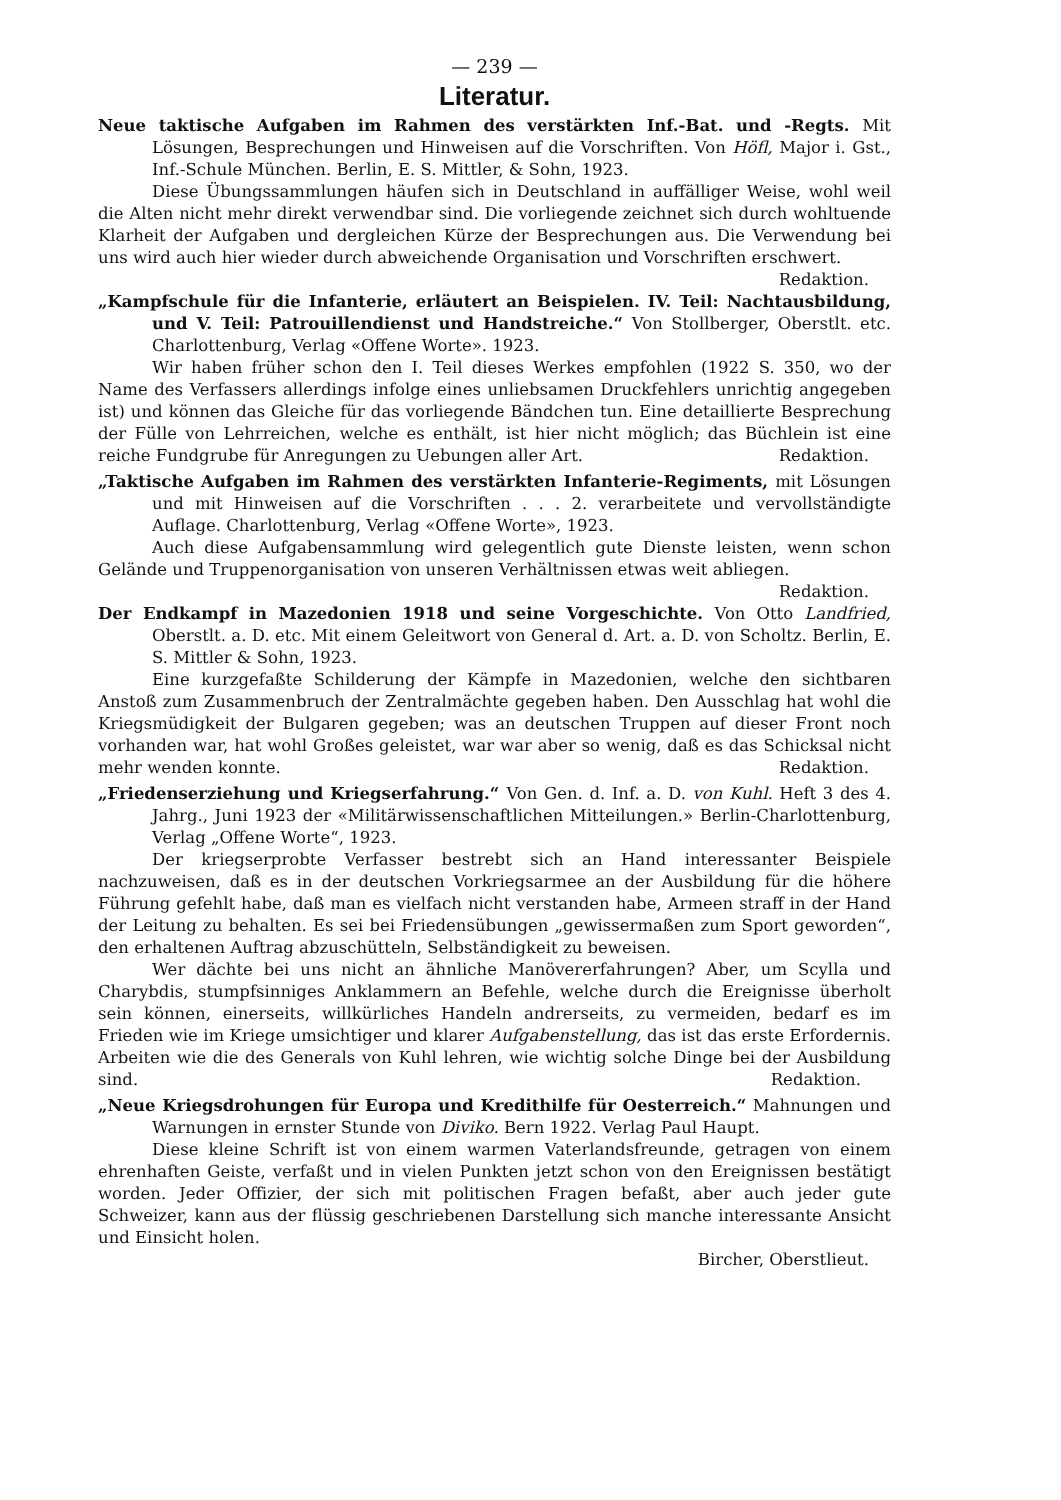— 239 —
Literatur.
Neue taktische Aufgaben im Rahmen des verstärkten Inf.-Bat. und -Regts. Mit Lösungen, Besprechungen und Hinweisen auf die Vorschriften. Von Höfl, Major i. Gst., Inf.-Schule München. Berlin, E. S. Mittler, & Sohn, 1923.
Diese Übungssammlungen häufen sich in Deutschland in auffälliger Weise, wohl weil die Alten nicht mehr direkt verwendbar sind. Die vorliegende zeichnet sich durch wohltuende Klarheit der Aufgaben und dergleichen Kürze der Besprechungen aus. Die Verwendung bei uns wird auch hier wieder durch abweichende Organisation und Vorschriften erschwert. Redaktion.
„Kampfschule für die Infanterie, erläutert an Beispielen. IV. Teil: Nachtausbildung, und V. Teil: Patrouillendienst und Handstreiche.“ Von Stollberger, Oberstlt. etc. Charlottenburg, Verlag «Offene Worte». 1923.
Wir haben früher schon den I. Teil dieses Werkes empfohlen (1922 S. 350, wo der Name des Verfassers allerdings infolge eines unliebsamen Druckfehlers unrichtig angegeben ist) und können das Gleiche für das vorliegende Bändchen tun. Eine detaillierte Besprechung der Fülle von Lehrreichen, welche es enthält, ist hier nicht möglich; das Büchlein ist eine reiche Fundgrube für Anregungen zu Uebungen aller Art. Redaktion.
„Taktische Aufgaben im Rahmen des verstärkten Infanterie-Regiments, mit Lösungen und mit Hinweisen auf die Vorschriften . . . 2. verarbeitete und vervollständigte Auflage. Charlottenburg, Verlag «Offene Worte», 1923.
Auch diese Aufgabensammlung wird gelegentlich gute Dienste leisten, wenn schon Gelände und Truppenorganisation von unseren Verhältnissen etwas weit abliegen. Redaktion.
Der Endkampf in Mazedonien 1918 und seine Vorgeschichte. Von Otto Landfried, Oberstlt. a. D. etc. Mit einem Geleitwort von General d. Art. a. D. von Scholtz. Berlin, E. S. Mittler & Sohn, 1923.
Eine kurzgefaßte Schilderung der Kämpfe in Mazedonien, welche den sichtbaren Anstoß zum Zusammenbruch der Zentralmächte gegeben haben. Den Ausschlag hat wohl die Kriegsmüdigkeit der Bulgaren gegeben; was an deutschen Truppen auf dieser Front noch vorhanden war, hat wohl Großes geleistet, war war aber so wenig, daß es das Schicksal nicht mehr wenden konnte. Redaktion.
„Friedenserziehung und Kriegserfahrung.“ Von Gen. d. Inf. a. D. von Kuhl. Heft 3 des 4. Jahrg., Juni 1923 der «Militärwissenschaftlichen Mitteilungen.» Berlin-Charlottenburg, Verlag „Offene Worte“, 1923.
Der kriegserprobte Verfasser bestrebt sich an Hand interessanter Beispiele nachzuweisen, daß es in der deutschen Vorkriegsarmee an der Ausbildung für die höhere Führung gefehlt habe, daß man es vielfach nicht verstanden habe, Armeen straff in der Hand der Leitung zu behalten. Es sei bei Friedensübungen „gewissermaßen zum Sport geworden“, den erhaltenen Auftrag abzuschütteln, Selbständigkeit zu beweisen.
Wer dächte bei uns nicht an ähnliche Manövererfahrungen? Aber, um Scylla und Charybdis, stumpfsinniges Anklammern an Befehle, welche durch die Ereignisse überholt sein können, einerseits, willkürliches Handeln andrerseits, zu vermeiden, bedarf es im Frieden wie im Kriege umsichtiger und klarer Aufgabenstellung, das ist das erste Erfordernis. Arbeiten wie die des Generals von Kuhl lehren, wie wichtig solche Dinge bei der Ausbildung sind. Redaktion.
„Neue Kriegsdrohungen für Europa und Kredithilfe für Oesterreich.“ Mahnungen und Warnungen in ernster Stunde von Diviko. Bern 1922. Verlag Paul Haupt.
Diese kleine Schrift ist von einem warmen Vaterlandsfreunde, getragen von einem ehrenhaften Geiste, verfaßt und in vielen Punkten jetzt schon von den Ereignissen bestätigt worden. Jeder Offizier, der sich mit politischen Fragen befaßt, aber auch jeder gute Schweizer, kann aus der flüssig geschriebenen Darstellung sich manche interessante Ansicht und Einsicht holen.
Bircher, Oberstlieut.